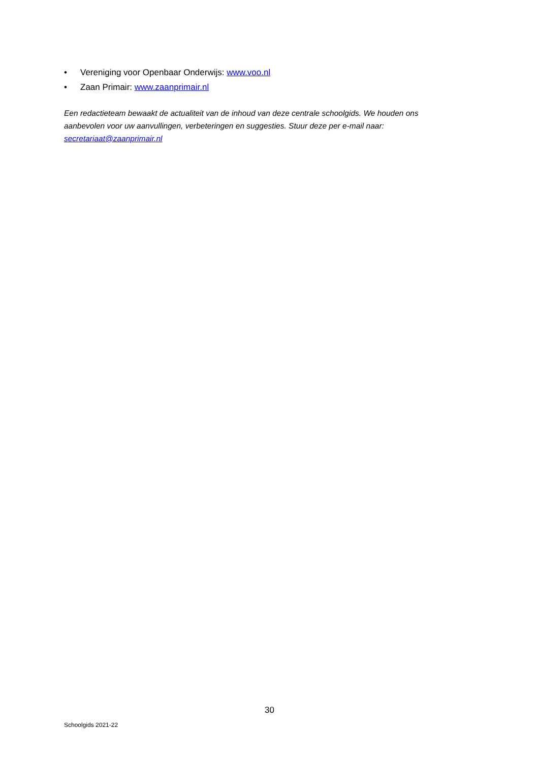• Vereniging voor Openbaar Onderwijs: www.voo.nl
• Zaan Primair: www.zaanprimair.nl
Een redactieteam bewaakt de actualiteit van de inhoud van deze centrale schoolgids. We houden ons aanbevolen voor uw aanvullingen, verbeteringen en suggesties. Stuur deze per e-mail naar: secretariaat@zaanprimair.nl
30
Schoolgids 2021-22